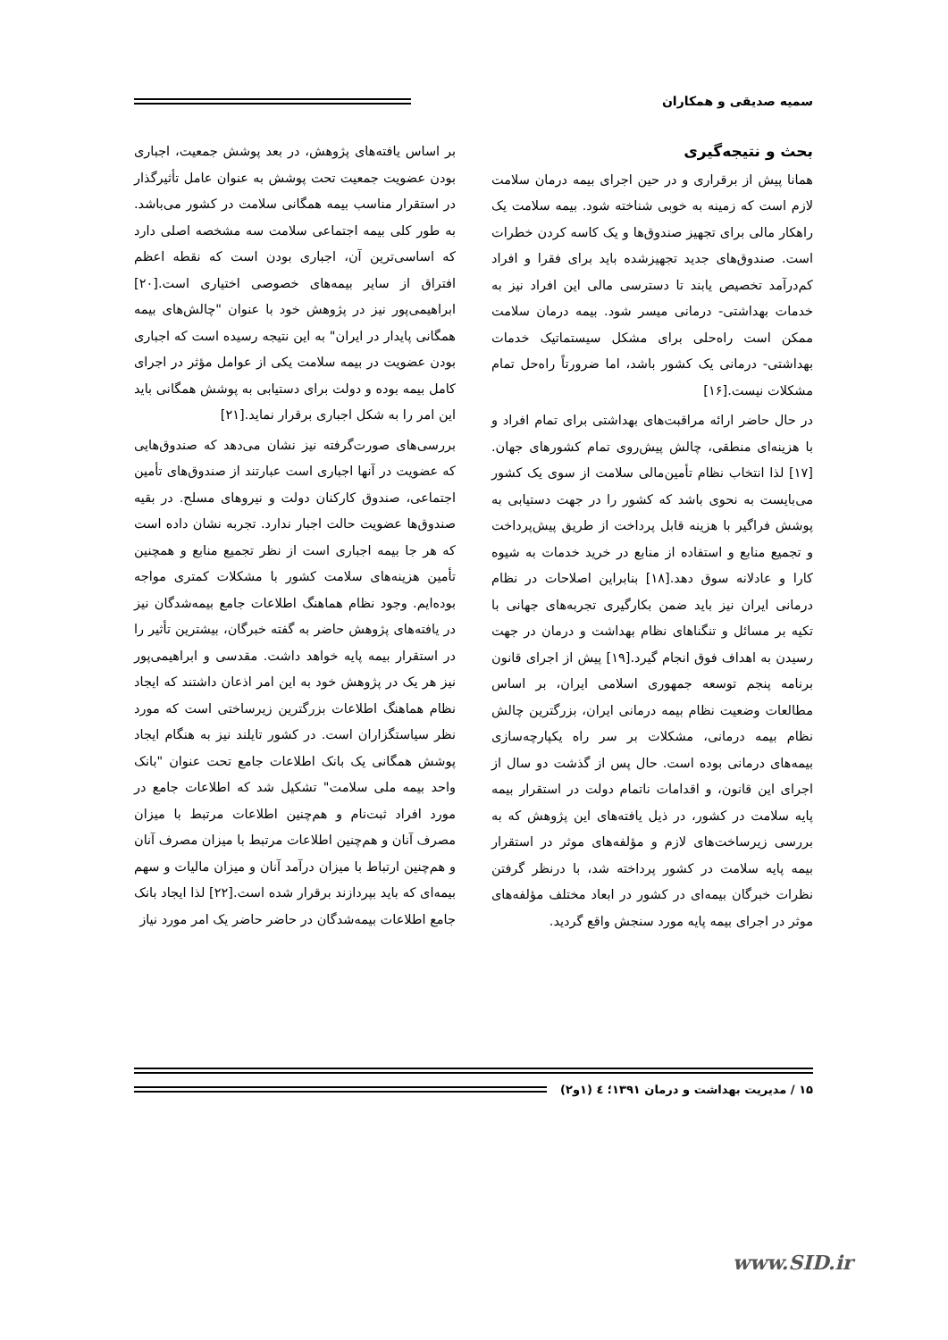سمیه صدیقی و همکاران
بحث و نتیجه‌گیری
همانا پیش از برقراری و در حین اجرای بیمه درمان سلامت لازم است که زمینه به خوبی شناخته شود. بیمه سلامت یک راهکار مالی برای تجهیز صندوق‌ها و یک کاسه کردن خطرات است. صندوق‌های جدید تجهیزشده باید برای فقرا و افراد کم‌درآمد تخصیص یابند تا دسترسی مالی این افراد نیز به خدمات بهداشتی- درمانی میسر شود. بیمه درمان سلامت ممکن است راه‌حلی برای مشکل سیستماتیک خدمات بهداشتی- درمانی یک کشور باشد، اما ضرورتاً راه‌حل تمام مشکلات نیست.[۱۶]
در حال حاضر ارائه مراقبت‌های بهداشتی برای تمام افراد و با هزینه‌ای منطقی، چالش پیش‌روی تمام کشورهای جهان.[۱۷] لذا انتخاب نظام تأمین‌مالی سلامت از سوی یک کشور می‌بایست به نحوی باشد که کشور را در جهت دستیابی به پوشش فراگیر با هزینه قابل پرداخت از طریق پیش‌پرداخت و تجمیع منابع و استفاده از منابع در خرید خدمات به شیوه کارا و عادلانه سوق دهد.[۱۸] بنابراین اصلاحات در نظام درمانی ایران نیز باید ضمن بکارگیری تجربه‌های جهانی با تکیه بر مسائل و تنگناهای نظام بهداشت و درمان در جهت رسیدن به اهداف فوق انجام گیرد.[۱۹] پیش از اجرای قانون برنامه پنجم توسعه جمهوری اسلامی ایران، بر اساس مطالعات وضعیت نظام بیمه درمانی ایران، بزرگترین چالش نظام بیمه درمانی، مشکلات بر سر راه یکپارچه‌سازی بیمه‌های درمانی بوده است. حال پس از گذشت دو سال از اجرای این قانون، و اقدامات ناتمام دولت در استقرار بیمه پایه سلامت در کشور، در ذیل یافته‌های این پژوهش که به بررسی زیرساخت‌های لازم و مؤلفه‌های موثر در استقرار بیمه پایه سلامت در کشور پرداخته شد، با درنظر گرفتن نظرات خبرگان بیمه‌ای در کشور در ابعاد مختلف مؤلفه‌های موثر در اجرای بیمه پایه مورد سنجش واقع گردید.
بر اساس یافته‌های پژوهش، در بعد پوشش جمعیت، اجباری بودن عضویت جمعیت تحت پوشش به عنوان عامل تأثیرگذار در استقرار مناسب بیمه همگانی سلامت در کشور می‌باشد. به طور کلی بیمه اجتماعی سلامت سه مشخصه اصلی دارد که اساسی‌ترین آن، اجباری بودن است که نقطه اعظم افتراق از سایر بیمه‌های خصوصی اختیاری است.[۲۰] ابراهیمی‌پور نیز در پژوهش خود با عنوان "چالش‌های بیمه همگانی پایدار در ایران" به این نتیجه رسیده است که اجباری بودن عضویت در بیمه سلامت یکی از عوامل مؤثر در اجرای کامل بیمه بوده و دولت برای دستیابی به پوشش همگانی باید این امر را به شکل اجباری برقرار نماید.[۲۱]
بررسی‌های صورت‌گرفته نیز نشان می‌دهد که صندوق‌هایی که عضویت در آنها اجباری است عبارتند از صندوق‌های تأمین اجتماعی، صندوق کارکنان دولت و نیروهای مسلح. در بقیه صندوق‌ها عضویت حالت اجبار ندارد. تجربه نشان داده است که هر جا بیمه اجباری است از نظر تجمیع منابع و همچنین تأمین هزینه‌های سلامت کشور با مشکلات کمتری مواجه بوده‌ایم. وجود نظام هماهنگ اطلاعات جامع بیمه‌شدگان نیز در یافته‌های پژوهش حاضر به گفته خبرگان، بیشترین تأثیر را در استقرار بیمه پایه خواهد داشت. مقدسی و ابراهیمی‌پور نیز هر یک در پژوهش خود به این امر اذعان داشتند که ایجاد نظام هماهنگ اطلاعات بزرگترین زیرساختی است که مورد نظر سیاستگزاران است. در کشور تایلند نیز به هنگام ایجاد پوشش همگانی یک بانک اطلاعات جامع تحت عنوان "بانک واحد بیمه ملی سلامت" تشکیل شد که اطلاعات جامع در مورد افراد ثبت‌نام و هم‌چنین اطلاعات مرتبط با میزان مصرف آنان و هم‌چنین اطلاعات مرتبط با میزان مصرف آنان و هم‌چنین ارتباط با میزان درآمد آنان و میزان مالیات و سهم بیمه‌ای که باید بپردازند برقرار شده است.[۲۲] لذا ایجاد بانک جامع اطلاعات بیمه‌شدگان در حاضر حاضر یک امر مورد نیاز
۱۵ / مدیریت بهداشت و درمان ۱۳۹۱؛ ٤ (۱و۲)
www.SID.ir